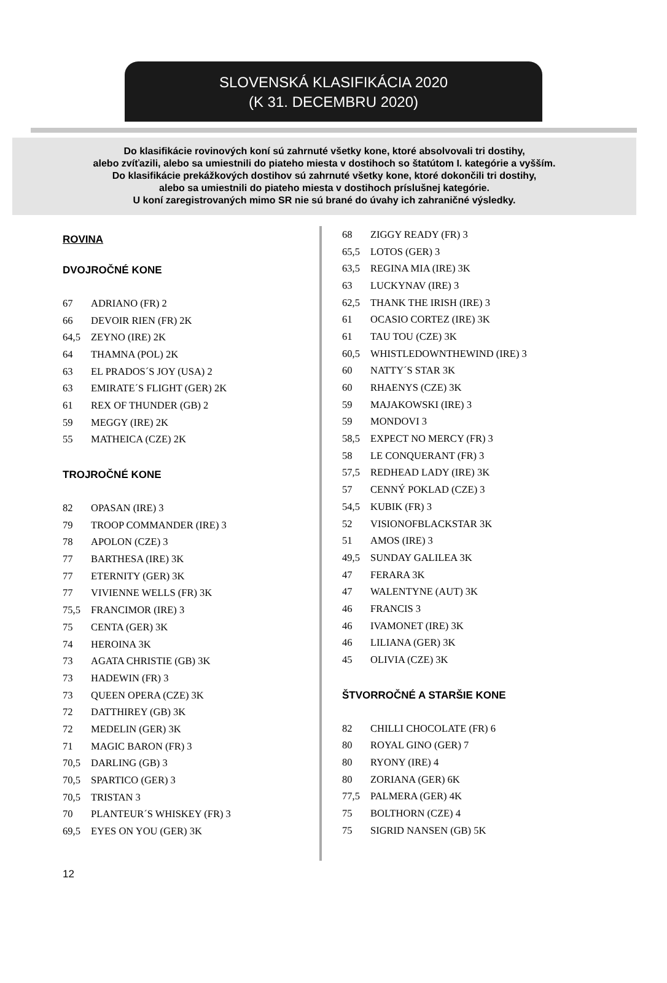SLOVENSKÁ KLASIFIKÁCIA 2020
(K 31. DECEMBRU 2020)
Do klasifikácie rovinových koní sú zahrnuté všetky kone, ktoré absolvovali tri dostihy,
alebo zvíťazili, alebo sa umiestnili do piateho miesta v dostihoch so štatútom I. kategórie a vyšším.
Do klasifikácie prekážkových dostihov sú zahrnuté všetky kone, ktoré dokončili tri dostihy,
alebo sa umiestnili do piateho miesta v dostihoch príslušnej kategórie.
U koní zaregistrovaných mimo SR nie sú brané do úvahy ich zahraničné výsledky.
ROVINA
DVOJROČNÉ KONE
| 67 | ADRIANO (FR) 2 |
| 66 | DEVOIR RIEN (FR) 2K |
| 64,5 | ZEYNO (IRE) 2K |
| 64 | THAMNA (POL) 2K |
| 63 | EL PRADOS´S JOY (USA) 2 |
| 63 | EMIRATE´S FLIGHT (GER) 2K |
| 61 | REX OF THUNDER (GB) 2 |
| 59 | MEGGY (IRE) 2K |
| 55 | MATHEICA (CZE) 2K |
TROJROČNÉ KONE
| 82 | OPASAN (IRE) 3 |
| 79 | TROOP COMMANDER (IRE) 3 |
| 78 | APOLON (CZE) 3 |
| 77 | BARTHESA (IRE) 3K |
| 77 | ETERNITY (GER) 3K |
| 77 | VIVIENNE WELLS (FR) 3K |
| 75,5 | FRANCIMOR (IRE) 3 |
| 75 | CENTA (GER) 3K |
| 74 | HEROINA 3K |
| 73 | AGATA CHRISTIE (GB) 3K |
| 73 | HADEWIN (FR) 3 |
| 73 | QUEEN OPERA (CZE) 3K |
| 72 | DATTHIREY (GB) 3K |
| 72 | MEDELIN (GER) 3K |
| 71 | MAGIC BARON (FR) 3 |
| 70,5 | DARLING (GB) 3 |
| 70,5 | SPARTICO (GER) 3 |
| 70,5 | TRISTAN 3 |
| 70 | PLANTEUR´S WHISKEY (FR) 3 |
| 69,5 | EYES ON YOU (GER) 3K |
| 68 | ZIGGY READY (FR) 3 |
| 65,5 | LOTOS (GER) 3 |
| 63,5 | REGINA MIA (IRE) 3K |
| 63 | LUCKYNAV (IRE) 3 |
| 62,5 | THANK THE IRISH (IRE) 3 |
| 61 | OCASIO CORTEZ (IRE) 3K |
| 61 | TAU TOU (CZE) 3K |
| 60,5 | WHISTLEDOWNTHEWIND (IRE) 3 |
| 60 | NATTY´S STAR 3K |
| 60 | RHAENYS (CZE) 3K |
| 59 | MAJAKOWSKI (IRE) 3 |
| 59 | MONDOVI 3 |
| 58,5 | EXPECT NO MERCY (FR) 3 |
| 58 | LE CONQUERANT (FR) 3 |
| 57,5 | REDHEAD LADY (IRE) 3K |
| 57 | CENNÝ POKLAD (CZE) 3 |
| 54,5 | KUBIK (FR) 3 |
| 52 | VISIONOFBLACKSTAR 3K |
| 51 | AMOS (IRE) 3 |
| 49,5 | SUNDAY GALILEA 3K |
| 47 | FERARA 3K |
| 47 | WALENTYNE (AUT) 3K |
| 46 | FRANCIS 3 |
| 46 | IVAMONET (IRE) 3K |
| 46 | LILIANA (GER) 3K |
| 45 | OLIVIA (CZE) 3K |
ŠTVORROČNÉ A STARŠIE KONE
| 82 | CHILLI CHOCOLATE (FR) 6 |
| 80 | ROYAL GINO (GER) 7 |
| 80 | RYONY (IRE) 4 |
| 80 | ZORIANA (GER) 6K |
| 77,5 | PALMERA (GER) 4K |
| 75 | BOLTHORN (CZE) 4 |
| 75 | SIGRID NANSEN (GB) 5K |
12